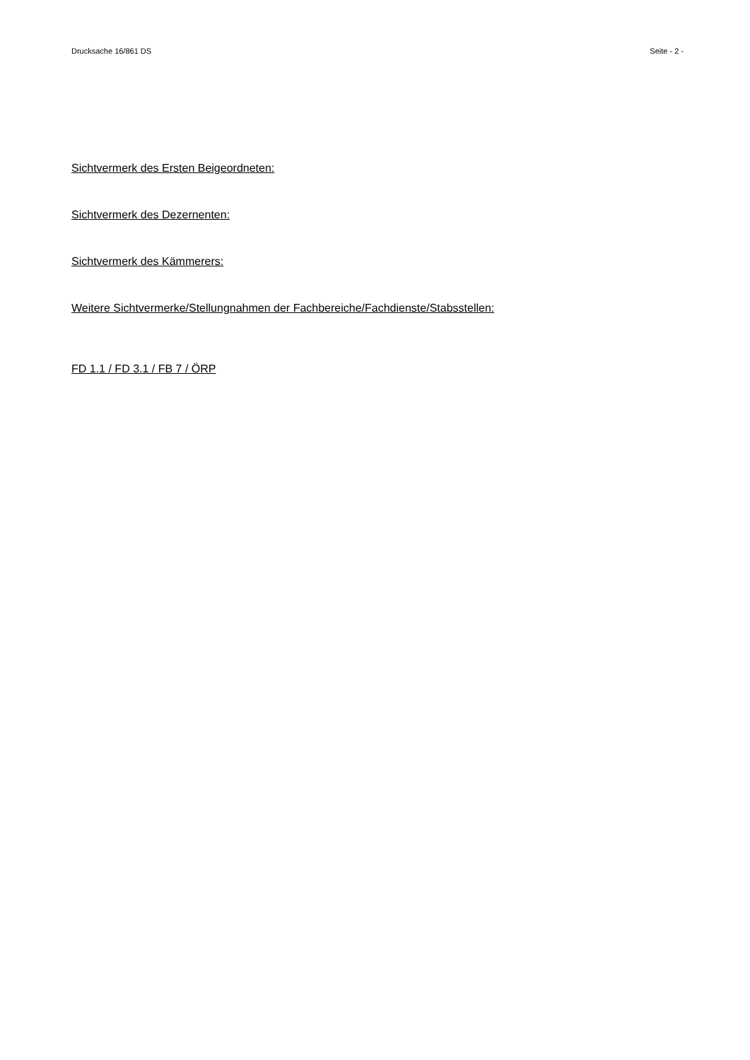Drucksache 16/861 DS Seite - 2 -
Sichtvermerk des Ersten Beigeordneten:
Sichtvermerk des Dezernenten:
Sichtvermerk des Kämmerers:
Weitere Sichtvermerke/Stellungnahmen der Fachbereiche/Fachdienste/Stabsstellen:
FD 1.1 / FD 3.1 / FB 7 / ÖRP